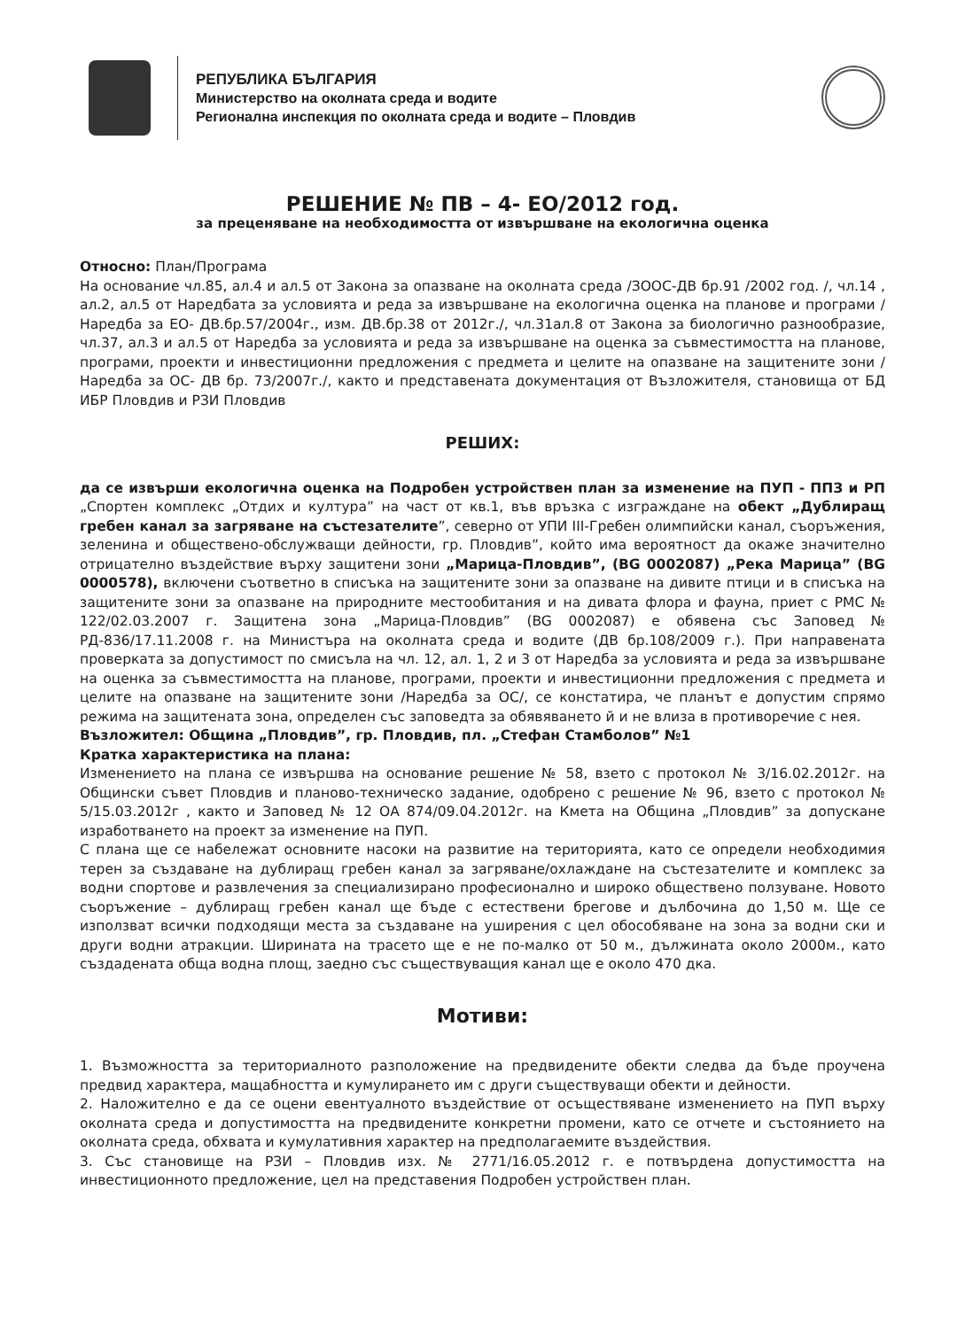РЕПУБЛИКА БЪЛГАРИЯ
Министерство на околната среда и водите
Регионална инспекция по околната среда и водите – Пловдив
РЕШЕНИЕ № ПВ – 4- ЕО/2012 год.
за преценяване на необходимостта от извършване на екологична оценка
Относно: План/Програма
На основание чл.85, ал.4 и ал.5 от Закона за опазване на околната среда /ЗООС-ДВ бр.91 /2002 год. /, чл.14 , ал.2, ал.5 от Наредбата за условията и реда за извършване на екологична оценка на планове и програми /Наредба за ЕО- ДВ.бр.57/2004г., изм. ДВ.бр.38 от 2012г./, чл.31ал.8 от Закона за биологично разнообразие, чл.37, ал.3 и ал.5 от Наредба за условията и реда за извършване на оценка за съвместимостта на планове, програми, проекти и инвестиционни предложения с предмета и целите на опазване на защитените зони /Наредба за ОС- ДВ бр. 73/2007г./, както и представената документация от Възложителя, становища от БД ИБР Пловдив и РЗИ Пловдив
РЕШИХ:
да се извърши екологична оценка на Подробен устройствен план за изменение на ПУП - ППЗ и РП „Спортен комплекс „Отдих и култура” на част от кв.1, във връзка с изграждане на обект „Дублиращ гребен канал за загряване на състезателите”, северно от УПИ III-Гребен олимпийски канал, съоръжения, зеленина и обществено-обслужващи дейности, гр. Пловдив”, който има вероятност да окаже значително отрицателно въздействие върху защитени зони „Марица-Пловдив”, (BG 0002087) „Река Марица” (BG 0000578), включени съответно в списъка на защитените зони за опазване на дивите птици и в списъка на защитените зони за опазване на природните местообитания и на дивата флора и фауна, приет с РМС № 122/02.03.2007 г. Защитена зона „Марица-Пловдив” (BG 0002087) е обявена със Заповед № РД-836/17.11.2008 г. на Министъра на околната среда и водите (ДВ бр.108/2009 г.). При направената проверката за допустимост по смисъла на чл. 12, ал. 1, 2 и 3 от Наредба за условията и реда за извършване на оценка за съвместимостта на планове, програми, проекти и инвестиционни предложения с предмета и целите на опазване на защитените зони /Наредба за ОС/, се констатира, че планът е допустим спрямо режима на защитената зона, определен със заповедта за обявяването й и не влиза в противоречие с нея.
Възложител: Община „Пловдив”, гр. Пловдив, пл. „Стефан Стамболов” №1
Кратка характеристика на плана:
Изменението на плана се извършва на основание решение № 58, взето с протокол № 3/16.02.2012г. на Общински съвет Пловдив и планово-техническо задание, одобрено с решение № 96, взето с протокол № 5/15.03.2012г , както и Заповед № 12 ОА 874/09.04.2012г. на Кмета на Община „Пловдив” за допускане изработването на проект за изменение на ПУП.
С плана ще се набележат основните насоки на развитие на територията, като се определи необходимия терен за създаване на дублиращ гребен канал за загряване/охлаждане на състезателите и комплекс за водни спортове и развлечения за специализирано професионално и широко обществено ползуване. Новото съоръжение – дублиращ гребен канал ще бъде с естествени брегове и дълбочина до 1,50 м. Ще се използват всички подходящи места за създаване на уширения с цел обособяване на зона за водни ски и други водни атракции. Ширината на трасето ще е не по-малко от 50 м., дължината около 2000м., като създадената обща водна площ, заедно със съществуващия канал ще е около 470 дка.
Мотиви:
1. Възможността за териториалното разположение на предвидените обекти следва да бъде проучена предвид характера, мащабността и кумулирането им с други съществуващи обекти и дейности.
2. Наложително е да се оцени евентуалното въздействие от осъществяване изменението на ПУП върху околната среда и допустимостта на предвидените конкретни промени, като се отчете и състоянието на околната среда, обхвата и кумулативния характер на предполагаемите въздействия.
3. Със становище на РЗИ – Пловдив изх. № 2771/16.05.2012 г. е потвърдена допустимостта на инвестиционното предложение, цел на представения Подробен устройствен план.